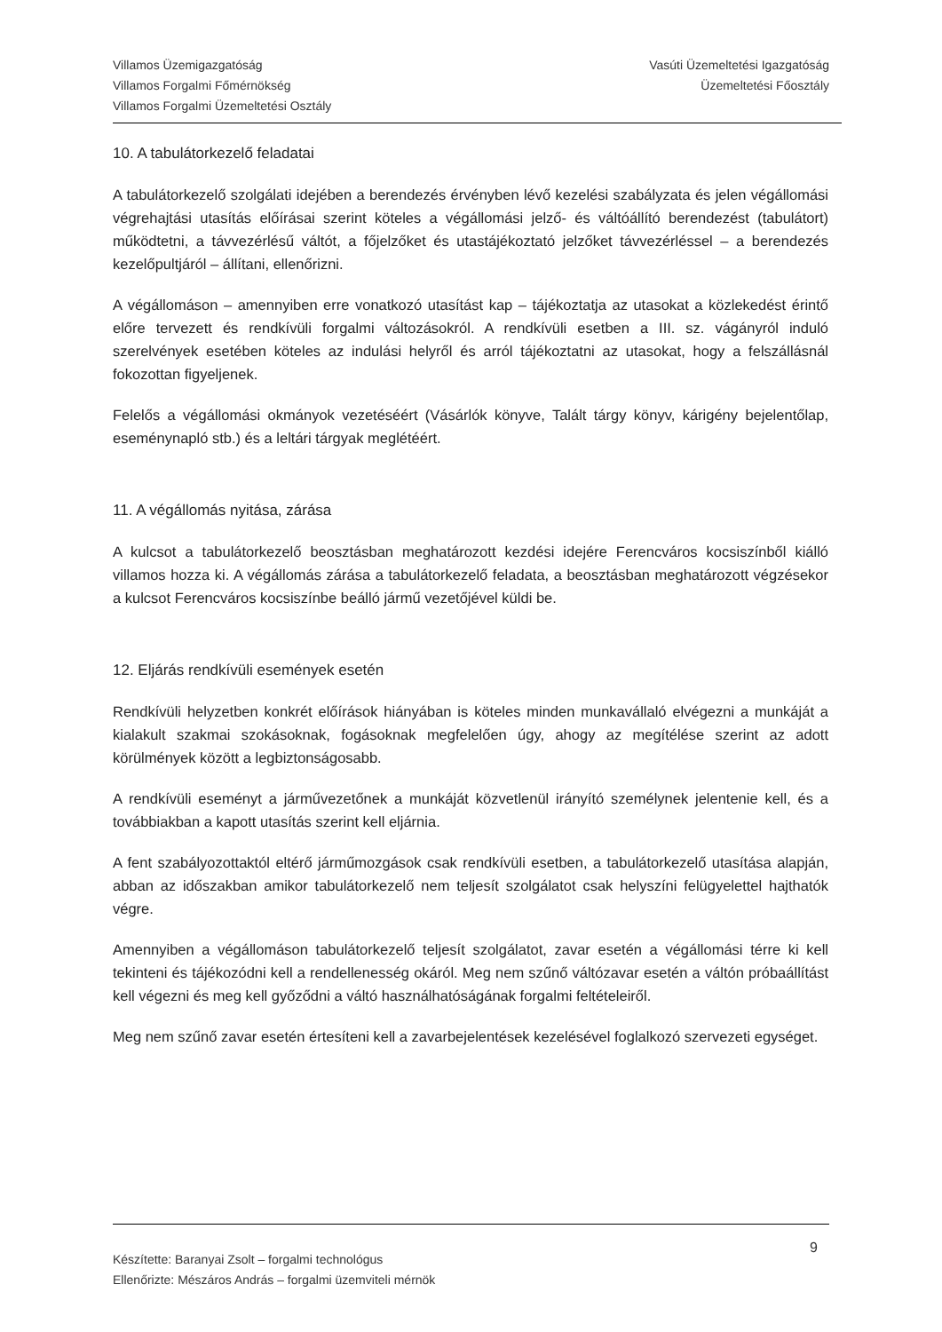Villamos Üzemigazgatóság
Villamos Forgalmi Főmérnökség
Villamos Forgalmi Üzemeltetési Osztály
Vasúti Üzemeltetési Igazgatóság
Üzemeltetési Főosztály
10. A tabulátorkezelő feladatai
A tabulátorkezelő szolgálati idejében a berendezés érvényben lévő kezelési szabályzata és jelen végállomási végrehajtási utasítás előírásai szerint köteles a végállomási jelző- és váltóállító berendezést (tabulátort) működtetni, a távvezérlésű váltót, a főjelzőket és utastájékoztató jelzőket távvezérléssel – a berendezés kezelőpultjáról – állítani, ellenőrizni.
A végállomáson – amennyiben erre vonatkozó utasítást kap – tájékoztatja az utasokat a közlekedést érintő előre tervezett és rendkívüli forgalmi változásokról. A rendkívüli esetben a III. sz. vágányról induló szerelvények esetében köteles az indulási helyről és arról tájékoztatni az utasokat, hogy a felszállásnál fokozottan figyeljenek.
Felelős a végállomási okmányok vezetéséért (Vásárlók könyve, Talált tárgy könyv, kárigény bejelentőlap, eseménynapló stb.) és a leltári tárgyak meglétéért.
11. A végállomás nyitása, zárása
A kulcsot a tabulátorkezelő beosztásban meghatározott kezdési idejére Ferencváros kocsiszínből kiálló villamos hozza ki. A végállomás zárása a tabulátorkezelő feladata, a beosztásban meghatározott végzésekor a kulcsot Ferencváros kocsiszínbe beálló jármű vezetőjével küldi be.
12. Eljárás rendkívüli események esetén
Rendkívüli helyzetben konkrét előírások hiányában is köteles minden munkavállaló elvégezni a munkáját a kialakult szakmai szokásoknak, fogásoknak megfelelően úgy, ahogy az megítélése szerint az adott körülmények között a legbiztonságosabb.
A rendkívüli eseményt a járművezetőnek a munkáját közvetlenül irányító személynek jelentenie kell, és a továbbiakban a kapott utasítás szerint kell eljárnia.
A fent szabályozottaktól eltérő járműmozgások csak rendkívüli esetben, a tabulátorkezelő utasítása alapján, abban az időszakban amikor tabulátorkezelő nem teljesít szolgálatot csak helyszíni felügyelettel hajthatók végre.
Amennyiben a végállomáson tabulátorkezelő teljesít szolgálatot, zavar esetén a végállomási térre ki kell tekinteni és tájékozódni kell a rendellenesség okáról. Meg nem szűnő váltózavar esetén a váltón próbaállítást kell végezni és meg kell győződni a váltó használhatóságának forgalmi feltételeiről.
Meg nem szűnő zavar esetén értesíteni kell a zavarbejelentések kezelésével foglalkozó szervezeti egységet.
Készítette: Baranyai Zsolt – forgalmi technológus
Ellenőrizte: Mészáros András – forgalmi üzemviteli mérnök
9